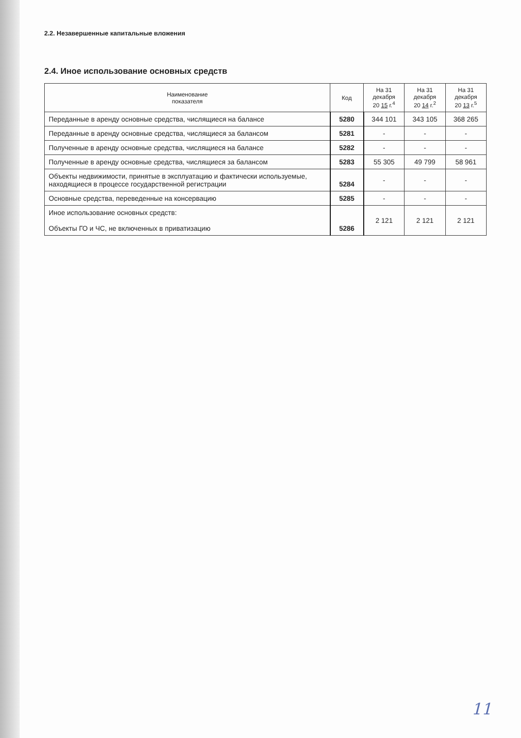2.2. Незавершенные капитальные вложения
2.4. Иное использование основных средств
| Наименование показателя | Код | На 31 декабря 20 15 г.<sup>4</sup> | На 31 декабря 20 14 г.<sup>2</sup> | На 31 декабря 20 13 г.<sup>5</sup> |
| --- | --- | --- | --- | --- |
| Переданные в аренду основные средства, числящиеся на балансе | 5280 | 344 101 | 343 105 | 368 265 |
| Переданные в аренду основные средства, числящиеся за балансом | 5281 | - | - | - |
| Полученные в аренду основные средства, числящиеся на балансе | 5282 | - | - | - |
| Полученные в аренду основные средства, числящиеся за балансом | 5283 | 55 305 | 49 799 | 58 961 |
| Объекты недвижимости, принятые в эксплуатацию и фактически используемые, находящиеся в процессе государственной регистрации | 5284 | - | - | - |
| Основные средства, переведенные на консервацию | 5285 | - | - | - |
| Иное использование основных средств: Объекты ГО и ЧС, не включенных в приватизацию | 5286 | 2 121 | 2 121 | 2 121 |
11